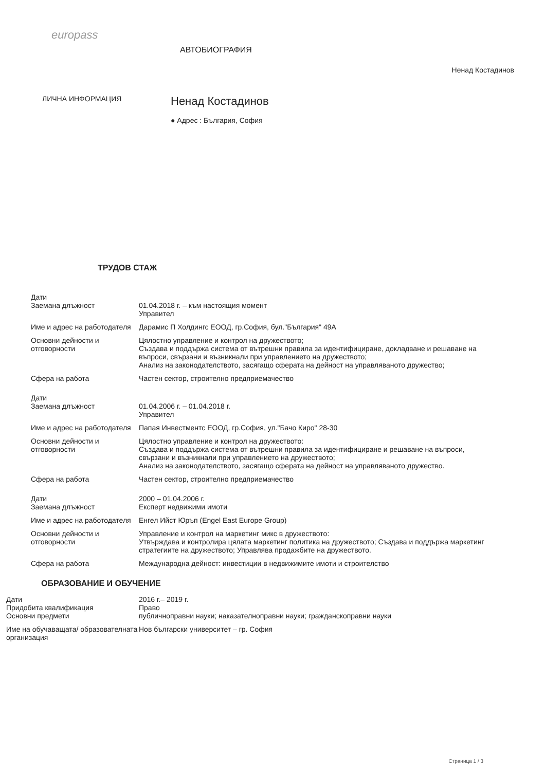europass
АВТОБИОГРАФИЯ
Ненад Костадинов
ЛИЧНА ИНФОРМАЦИЯ
Ненад Костадинов
● Адрес : България, София
ТРУДОВ СТАЖ
Дати
Заемана длъжност
01.04.2018 г. – към настоящия момент
Управител
Име и адрес на работодателя
Дарамис П Холдингс ЕООД, гр.София, бул."България" 49А
Основни дейности и отговорности
Цялостно управление и контрол на дружеството;
Създава и поддържа система от вътрешни правила за идентифициране, докладване и решаване на въпроси, свързани и възникнали при управлението на дружеството;
Анализ на законодателството, засягащо сферата на дейност на управляваното дружество;
Сфера на работа Частен сектор, строително предприемачество
Дати
Заемана длъжност
01.04.2006 г. – 01.04.2018 г.
Управител
Име и адрес на работодателя
Папая Инвестментс ЕООД, гр.София, ул."Бачо Киро" 28-30
Основни дейности и отговорности
Цялостно управление и контрол на дружеството:
Създава и поддържа система от вътрешни правила за идентифициране и решаване на въпроси, свързани и възникнали при управлението на дружеството;
Анализ на законодателството, засягащо сферата на дейност на управляваното дружество.
Сфера на работа Частен сектор, строително предприемачество
Дати
Заемана длъжност
2000 – 01.04.2006 г.
Експерт недвижими имоти
Име и адрес на работодателя
Енгел Ийст Юръп (Engel East Europe Group)
Основни дейности и отговорности
Управление и контрол на маркетинг микс в дружеството:
Утвърждава и контролира цялата маркетинг политика на дружеството; Създава и поддържа маркетинг стратегиите на дружеството; Управлява продажбите на дружеството.
Сфера на работа Международна дейност: инвестиции в недвижимите имоти и строителство
ОБРАЗОВАНИЕ И ОБУЧЕНИЕ
Дати
Придобита квалификация
Основни предмети
2016 г.– 2019 г.
Право
публичноправни науки; наказателноправни науки; гражданскоправни науки
Име на обучаващата/ образователната организация
Нов български университет – гр. София
Страница 1 / 3